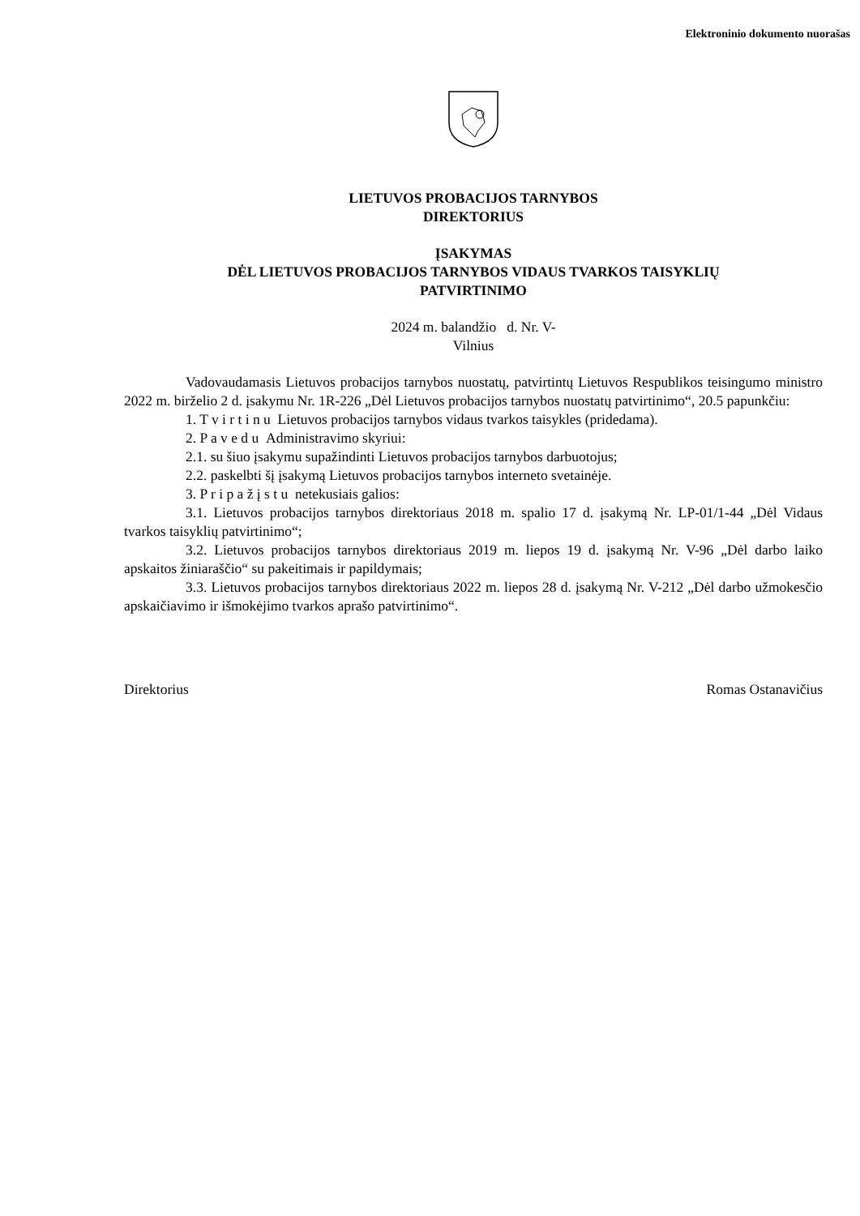Elektroninio dokumento nuorašas
LIETUVOS PROBACIJOS TARNYBOS
DIREKTORIUS
ĮSAKYMAS
DĖL LIETUVOS PROBACIJOS TARNYBOS VIDAUS TVARKOS TAISYKLIŲ
PATVIRTINIMO
2024 m. balandžio d. Nr. V-
Vilnius
Vadovaudamasis Lietuvos probacijos tarnybos nuostatų, patvirtintų Lietuvos Respublikos teisingumo ministro 2022 m. birželio 2 d. įsakymu Nr. 1R-226 „Dėl Lietuvos probacijos tarnybos nuostatų patvirtinimo“, 20.5 papunkčiu:
1. T v i r t i n u Lietuvos probacijos tarnybos vidaus tvarkos taisykles (pridedama).
2. P a v e d u Administravimo skyriui:
2.1. su šiuo įsakymu supažindinti Lietuvos probacijos tarnybos darbuotojus;
2.2. paskelbti šį įsakymą Lietuvos probacijos tarnybos interneto svetainėje.
3. P r i p a ž į s t u netekusiais galios:
3.1. Lietuvos probacijos tarnybos direktoriaus 2018 m. spalio 17 d. įsakymą Nr. LP-01/1-44 „Dėl Vidaus tvarkos taisyklių patvirtinimo“;
3.2. Lietuvos probacijos tarnybos direktoriaus 2019 m. liepos 19 d. įsakymą Nr. V-96 „Dėl darbo laiko apskaitos žiniaraščio“ su pakeitimais ir papildymais;
3.3. Lietuvos probacijos tarnybos direktoriaus 2022 m. liepos 28 d. įsakymą Nr. V-212 „Dėl darbo užmokesčio apskaičiavimo ir išmokėjimo tvarkos aprašo patvirtinimo“.
Direktorius Romas Ostanavičius